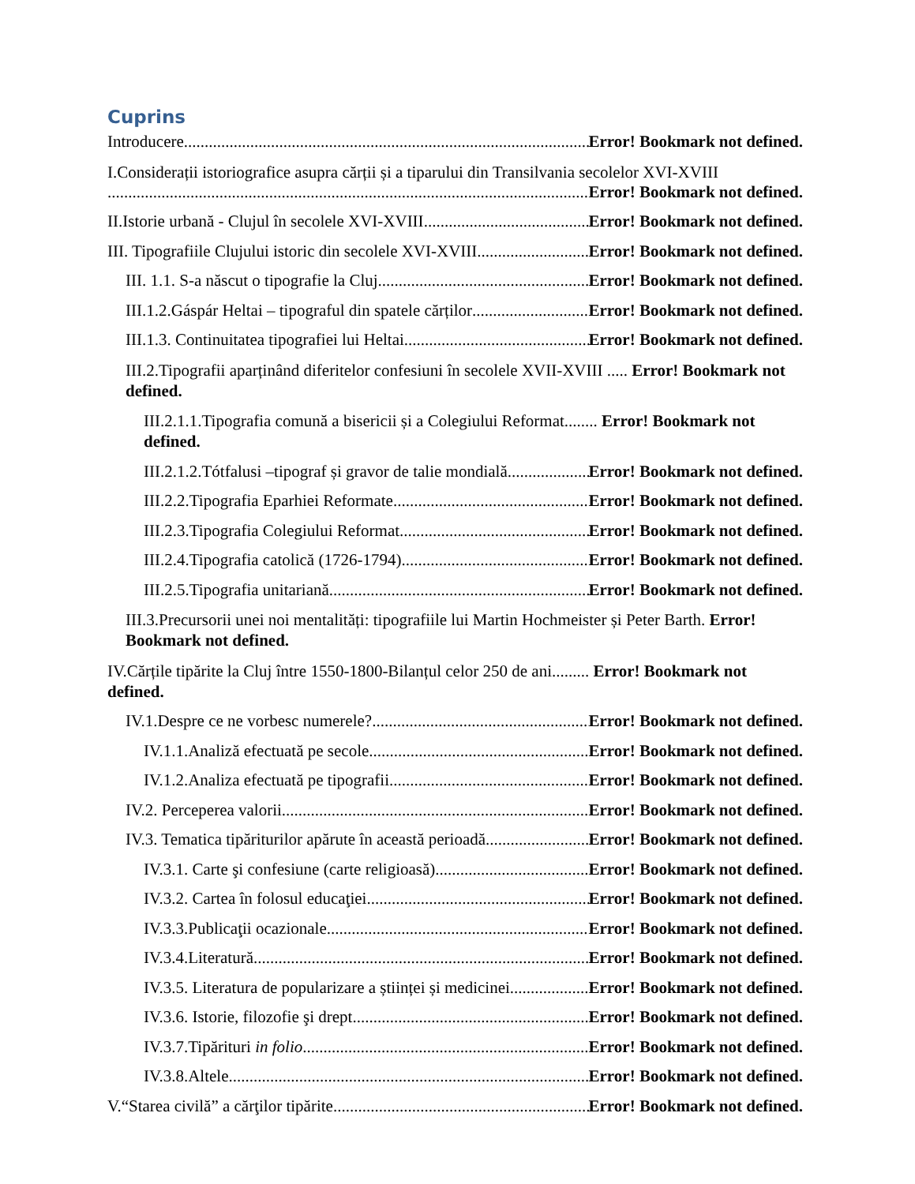Cuprins
Introducere Error! Bookmark not defined.
I.Considerații istoriografice asupra cărții și a tiparului din Transilvania secolelor XVI-XVIII
Error! Bookmark not defined.
II.Istorie urbană - Clujul în secolele XVI-XVIII Error! Bookmark not defined.
III. Tipografiile Clujului istoric din secolele XVI-XVIII Error! Bookmark not defined.
III. 1.1. S-a născut o tipografie la Cluj Error! Bookmark not defined.
III.1.2.Gáspár Heltai – tipograful din spatele cărților Error! Bookmark not defined.
III.1.3. Continuitatea tipografiei lui Heltai Error! Bookmark not defined.
III.2.Tipografii aparținând diferitelor confesiuni în secolele XVII-XVIII ..... Error! Bookmark not defined.
III.2.1.1.Tipografia comună a bisericii și a Colegiului Reformat........ Error! Bookmark not defined.
III.2.1.2.Tótfalusi –tipograf și gravor de talie mondială Error! Bookmark not defined.
III.2.2.Tipografia Eparhiei Reformate Error! Bookmark not defined.
III.2.3.Tipografia Colegiului Reformat Error! Bookmark not defined.
III.2.4.Tipografia catolică (1726-1794) Error! Bookmark not defined.
III.2.5.Tipografia unitariană Error! Bookmark not defined.
III.3.Precursorii unei noi mentalități: tipografiile lui Martin Hochmeister și Peter Barth. Error! Bookmark not defined.
IV.Cărțile tipărite la Cluj între 1550-1800-Bilanțul celor 250 de ani......... Error! Bookmark not defined.
IV.1.Despre ce ne vorbesc numerele? Error! Bookmark not defined.
IV.1.1.Analiză efectuată pe secole Error! Bookmark not defined.
IV.1.2.Analiza efectuată pe tipografii Error! Bookmark not defined.
IV.2. Perceperea valorii Error! Bookmark not defined.
IV.3. Tematica tipăriturilor apărute în această perioadă Error! Bookmark not defined.
IV.3.1. Carte şi confesiune (carte religioasă) Error! Bookmark not defined.
IV.3.2. Cartea în folosul educaţiei Error! Bookmark not defined.
IV.3.3.Publicaţii ocazionale Error! Bookmark not defined.
IV.3.4.Literatură Error! Bookmark not defined.
IV.3.5. Literatura de popularizare a științei și medicinei Error! Bookmark not defined.
IV.3.6. Istorie, filozofie şi drept Error! Bookmark not defined.
IV.3.7.Tipărituri in folio Error! Bookmark not defined.
IV.3.8.Altele Error! Bookmark not defined.
V.“Starea civilă” a cărţilor tipărite Error! Bookmark not defined.